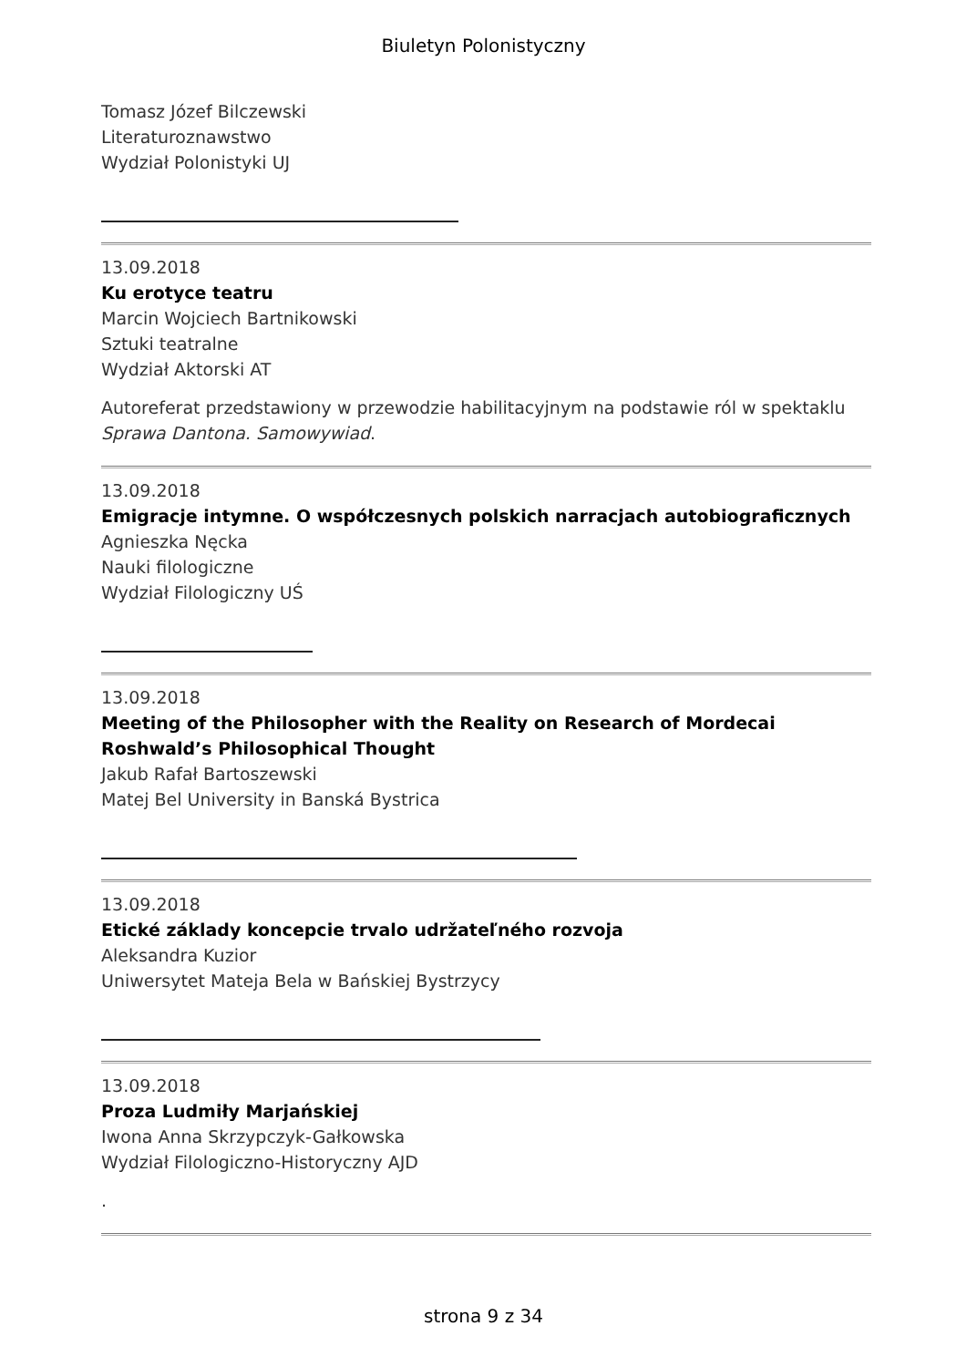Biuletyn Polonistyczny
Tomasz Józef Bilczewski
Literaturoznawstwo
Wydział Polonistyki UJ
13.09.2018
Ku erotyce teatru
Marcin Wojciech Bartnikowski
Sztuki teatralne
Wydział Aktorski AT
Autoreferat przedstawiony w przewodzie habilitacyjnym na podstawie ról w spektaklu Sprawa Dantona. Samowywiad.
13.09.2018
Emigracje intymne. O współczesnych polskich narracjach autobiograficznych
Agnieszka Nęcka
Nauki filologiczne
Wydział Filologiczny UŚ
13.09.2018
Meeting of the Philosopher with the Reality on Research of Mordecai Roshwald’s Philosophical Thought
Jakub Rafał Bartoszewski
Matej Bel University in Banská Bystrica
13.09.2018
Etické základy koncepcie trvalo udržateľného rozvoja
Aleksandra Kuzior
Uniwersytet Mateja Bela w Bańskiej Bystrzycy
13.09.2018
Proza Ludmiły Marjańskiej
Iwona Anna Skrzypczyk-Gałkowska
Wydział Filologiczno-Historyczny AJD
.
strona 9 z 34